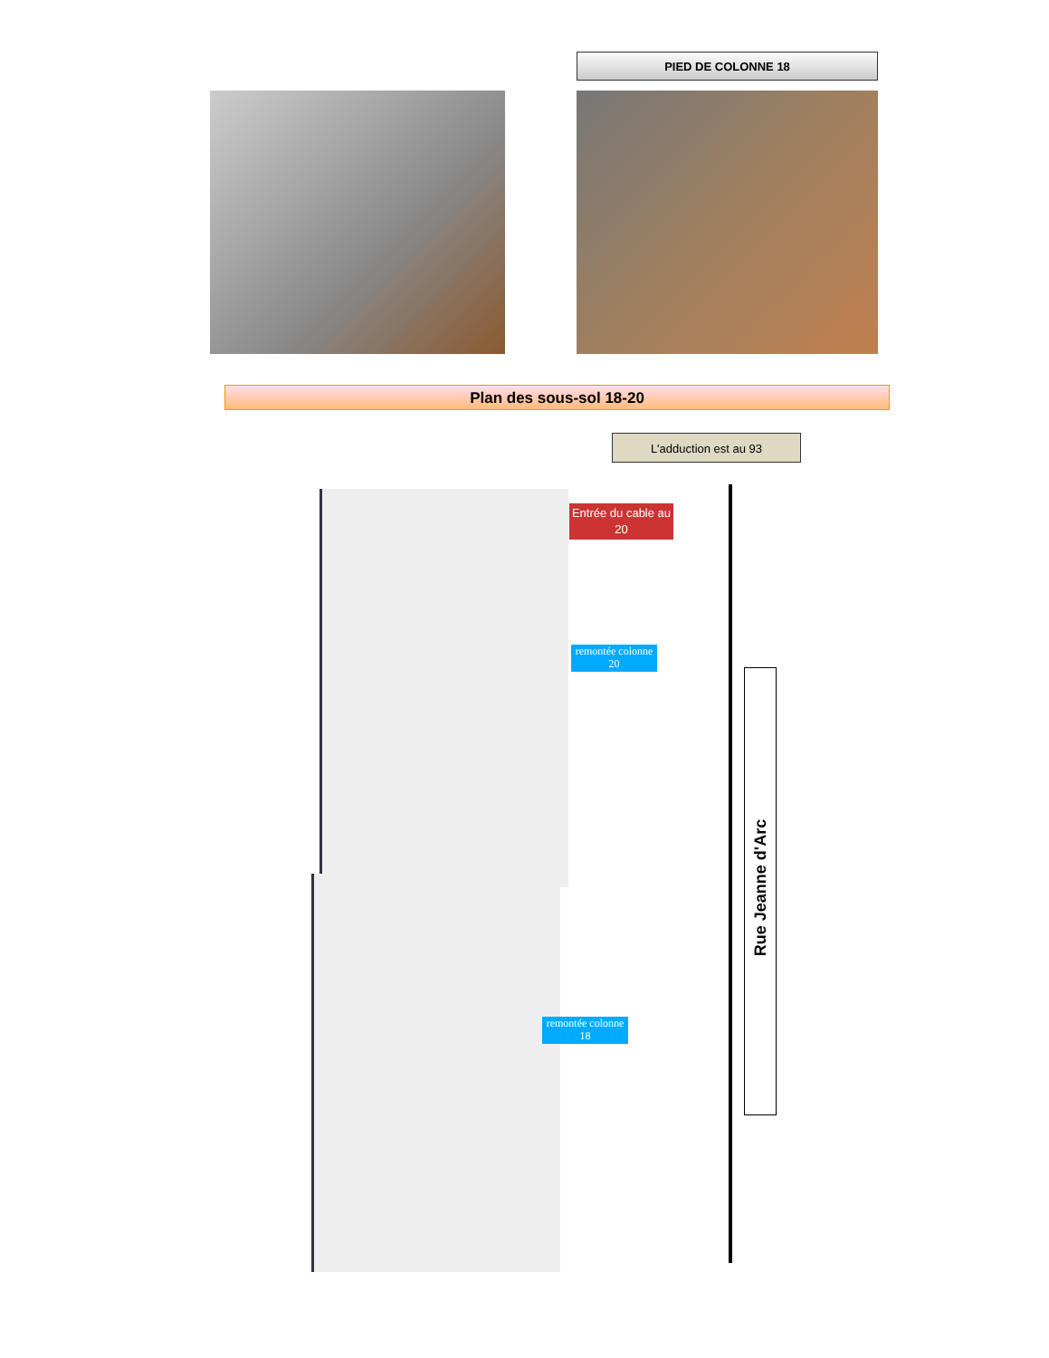PIED DE COLONNE 18
Plan des sous-sol 18-20
L'adduction est au 93
Entrée du cable au 20
remontée colonne 20
remontée colonne 18
Rue Jeanne d'Arc